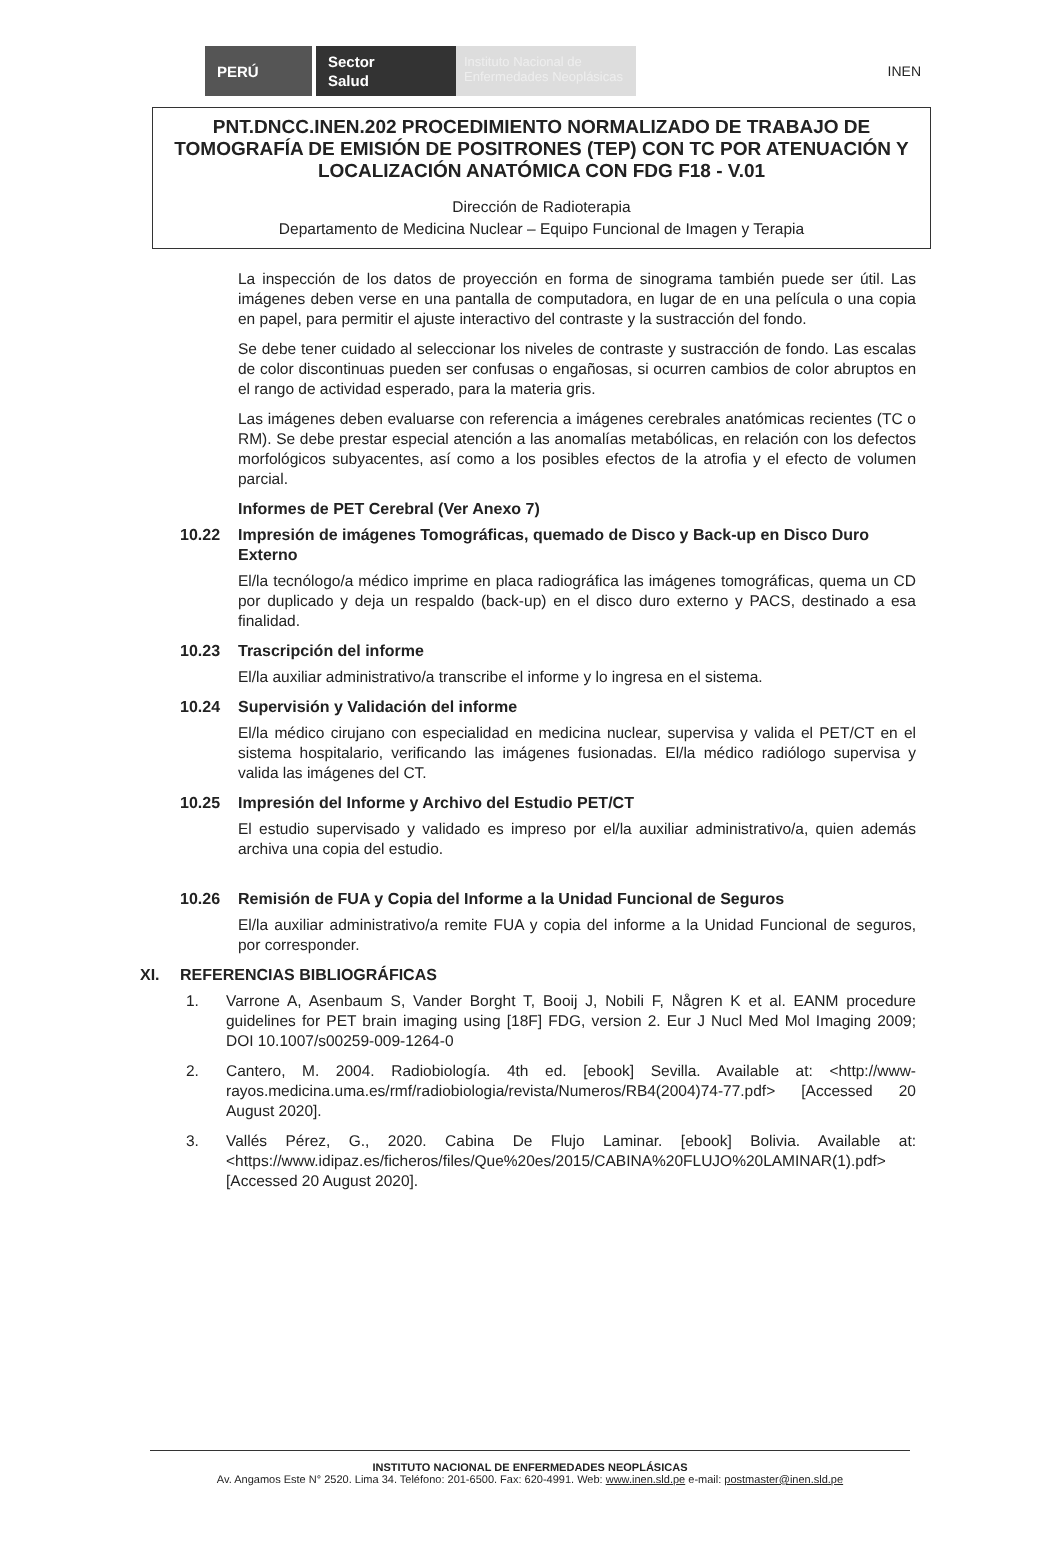PERÚ
Sector
Salud
Instituto Nacional de Enfermedades Neoplásicas
INEN
PNT.DNCC.INEN.202 PROCEDIMIENTO NORMALIZADO DE TRABAJO DE TOMOGRAFÍA DE EMISIÓN DE POSITRONES (TEP) CON TC POR ATENUACIÓN Y LOCALIZACIÓN ANATÓMICA CON FDG F18 - V.01
Dirección de Radioterapia
Departamento de Medicina Nuclear – Equipo Funcional de Imagen y Terapia
La inspección de los datos de proyección en forma de sinograma también puede ser útil. Las imágenes deben verse en una pantalla de computadora, en lugar de en una película o una copia en papel, para permitir el ajuste interactivo del contraste y la sustracción del fondo.
Se debe tener cuidado al seleccionar los niveles de contraste y sustracción de fondo. Las escalas de color discontinuas pueden ser confusas o engañosas, si ocurren cambios de color abruptos en el rango de actividad esperado, para la materia gris.
Las imágenes deben evaluarse con referencia a imágenes cerebrales anatómicas recientes (TC o RM). Se debe prestar especial atención a las anomalías metabólicas, en relación con los defectos morfológicos subyacentes, así como a los posibles efectos de la atrofia y el efecto de volumen parcial.
Informes de PET Cerebral (Ver Anexo 7)
10.22 Impresión de imágenes Tomográficas, quemado de Disco y Back-up en Disco Duro Externo
El/la tecnólogo/a médico imprime en placa radiográfica las imágenes tomográficas, quema un CD por duplicado y deja un respaldo (back-up) en el disco duro externo y PACS, destinado a esa finalidad.
10.23 Trascripción del informe
El/la auxiliar administrativo/a transcribe el informe y lo ingresa en el sistema.
10.24 Supervisión y Validación del informe
El/la médico cirujano con especialidad en medicina nuclear, supervisa y valida el PET/CT en el sistema hospitalario, verificando las imágenes fusionadas. El/la médico radiólogo supervisa y valida las imágenes del CT.
10.25 Impresión del Informe y Archivo del Estudio PET/CT
El estudio supervisado y validado es impreso por el/la auxiliar administrativo/a, quien además archiva una copia del estudio.
10.26 Remisión de FUA y Copia del Informe a la Unidad Funcional de Seguros
El/la auxiliar administrativo/a remite FUA y copia del informe a la Unidad Funcional de seguros, por corresponder.
XI. REFERENCIAS BIBLIOGRÁFICAS
1. Varrone A, Asenbaum S, Vander Borght T, Booij J, Nobili F, Någren K et al. EANM procedure guidelines for PET brain imaging using [18F] FDG, version 2. Eur J Nucl Med Mol Imaging 2009; DOI 10.1007/s00259-009-1264-0
2. Cantero, M. 2004. Radiobiología. 4th ed. [ebook] Sevilla. Available at: <http://www-rayos.medicina.uma.es/rmf/radiobiologia/revista/Numeros/RB4(2004)74-77.pdf> [Accessed 20 August 2020].
3. Vallés Pérez, G., 2020. Cabina De Flujo Laminar. [ebook] Bolivia. Available at: <https://www.idipaz.es/ficheros/files/Que%20es/2015/CABINA%20FLUJO%20LAMINAR(1).pdf> [Accessed 20 August 2020].
INSTITUTO NACIONAL DE ENFERMEDADES NEOPLÁSICAS
Av. Angamos Este N° 2520. Lima 34. Teléfono: 201-6500. Fax: 620-4991. Web: www.inen.sld.pe e-mail: postmaster@inen.sld.pe